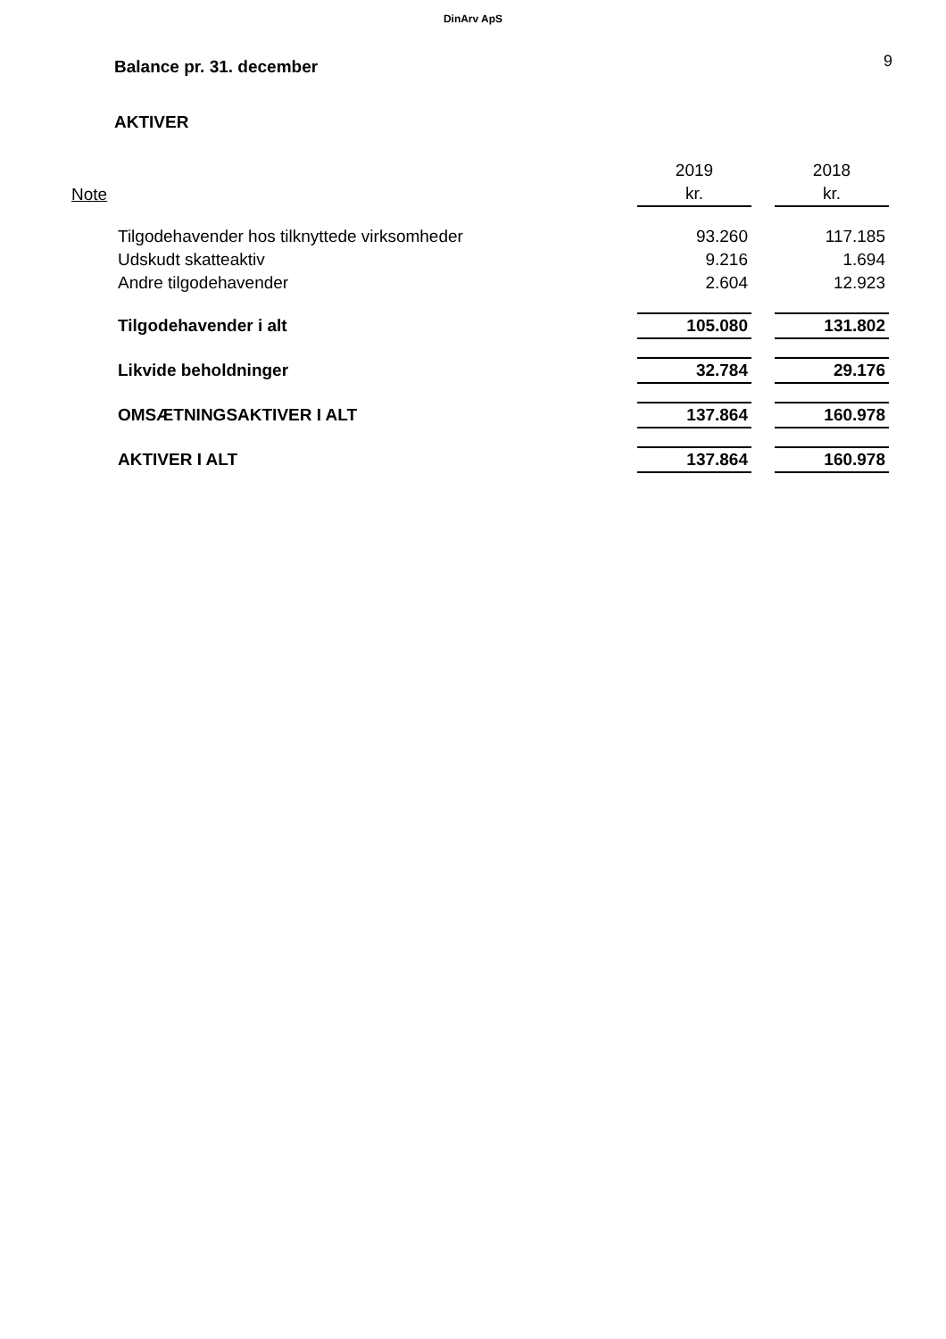DinArv ApS
Balance pr. 31. december
9
AKTIVER
| | | 2019 | | 2018 |
| --- | --- | --- | --- | --- |
| Note | | kr. | | kr. |
| | Tilgodehavender hos tilknyttede virksomheder | 93.260 | | 117.185 |
| | Udskudt skatteaktiv | 9.216 | | 1.694 |
| | Andre tilgodehavender | 2.604 | | 12.923 |
| | Tilgodehavender i alt | 105.080 | | 131.802 |
| | Likvide beholdninger | 32.784 | | 29.176 |
| | OMSÆTNINGSAKTIVER I ALT | 137.864 | | 160.978 |
| | AKTIVER I ALT | 137.864 | | 160.978 |